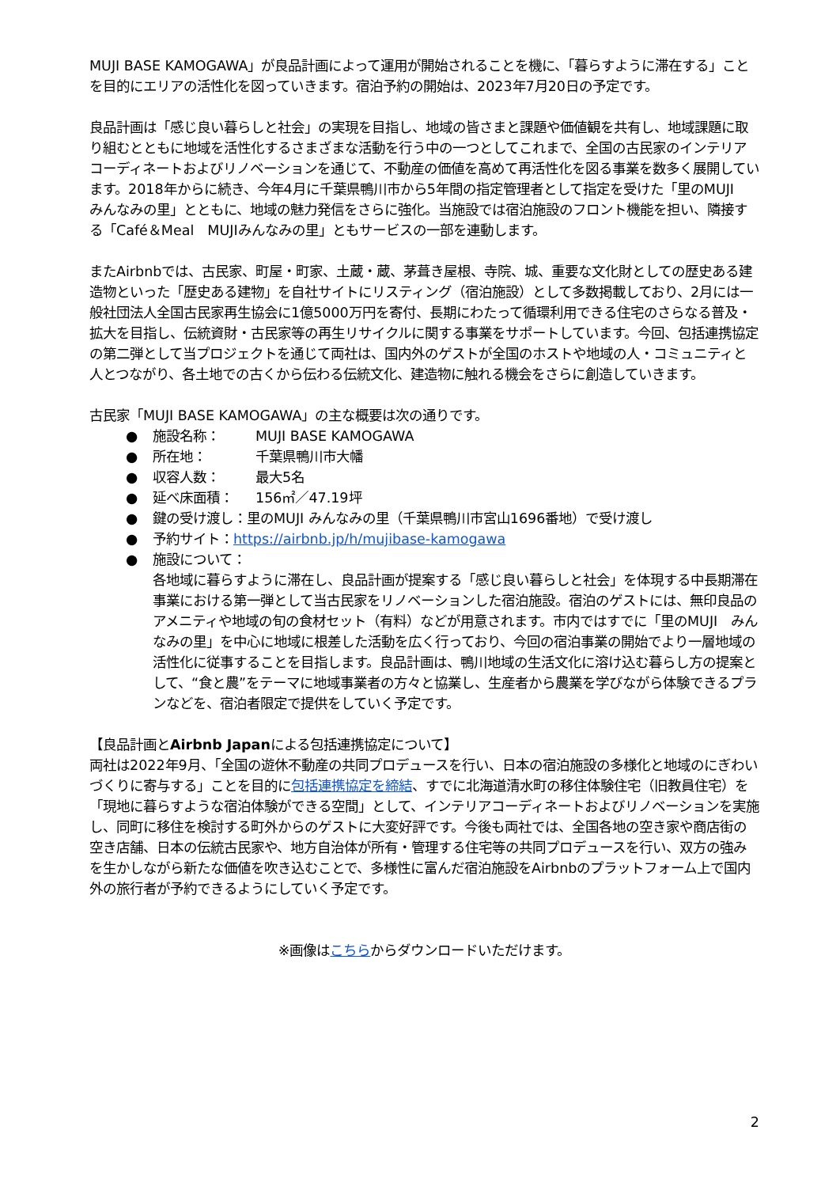MUJI BASE KAMOGAWA」が良品計画によって運用が開始されることを機に、「暮らすように滞在する」ことを目的にエリアの活性化を図っていきます。宿泊予約の開始は、2023年7月20日の予定です。
良品計画は「感じ良い暮らしと社会」の実現を目指し、地域の皆さまと課題や価値観を共有し、地域課題に取り組むとともに地域を活性化するさまざまな活動を行う中の一つとしてこれまで、全国の古民家のインテリアコーディネートおよびリノベーションを通じて、不動産の価値を高めて再活性化を図る事業を数多く展開しています。2018年からに続き、今年4月に千葉県鴨川市から5年間の指定管理者として指定を受けた「里のMUJI　みんなみの里」とともに、地域の魅力発信をさらに強化。当施設では宿泊施設のフロント機能を担い、隣接する「Café＆Meal　MUJIみんなみの里」ともサービスの一部を連動します。
またAirbnbでは、古民家、町屋・町家、土蔵・蔵、茅葺き屋根、寺院、城、重要な文化財としての歴史ある建造物といった「歴史ある建物」を自社サイトにリスティング（宿泊施設）として多数掲載しており、2月には一般社団法人全国古民家再生協会に1億5000万円を寄付、長期にわたって循環利用できる住宅のさらなる普及・拡大を目指し、伝統資財・古民家等の再生リサイクルに関する事業をサポートしています。今回、包括連携協定の第二弾として当プロジェクトを通じて両社は、国内外のゲストが全国のホストや地域の人・コミュニティと人とつながり、各土地での古くから伝わる伝統文化、建造物に触れる機会をさらに創造していきます。
古民家「MUJI BASE KAMOGAWA」の主な概要は次の通りです。
● 施設名称： MUJI BASE KAMOGAWA
● 所在地： 千葉県鴨川市大幡
● 収容人数： 最大5名
● 延べ床面積： 156㎡／47.19坪
● 鍵の受け渡し：里のMUJI みんなみの里（千葉県鴨川市宮山1696番地）で受け渡し
● 予約サイト：https://airbnb.jp/h/mujibase-kamogawa
● 施設について：
各地域に暮らすように滞在し、良品計画が提案する「感じ良い暮らしと社会」を体現する中長期滞在事業における第一弾として当古民家をリノベーションした宿泊施設。宿泊のゲストには、無印良品のアメニティや地域の旬の食材セット（有料）などが用意されます。市内ではすでに「里のMUJI　みんなみの里」を中心に地域に根差した活動を広く行っており、今回の宿泊事業の開始でより一層地域の活性化に従事することを目指します。良品計画は、鴨川地域の生活文化に溶け込む暮らし方の提案として、“食と農”をテーマに地域事業者の方々と協業し、生産者から農業を学びながら体験できるプランなどを、宿泊者限定で提供をしていく予定です。
【良品計画とAirbnb Japanによる包括連携協定について】
両社は2022年9月、「全国の遊休不動産の共同プロデュースを行い、日本の宿泊施設の多様化と地域のにぎわいづくりに寄与する」ことを目的に包括連携協定を締結、すでに北海道清水町の移住体験住宅（旧教員住宅）を「現地に暮らすような宿泊体験ができる空間」として、インテリアコーディネートおよびリノベーションを実施し、同町に移住を検討する町外からのゲストに大変好評です。今後も両社では、全国各地の空き家や商店街の空き店舗、日本の伝統古民家や、地方自治体が所有・管理する住宅等の共同プロデュースを行い、双方の強みを生かしながら新たな価値を吹き込むことで、多様性に富んだ宿泊施設をAirbnbのプラットフォーム上で国内外の旅行者が予約できるようにしていく予定です。
※画像はこちらからダウンロードいただけます。
2